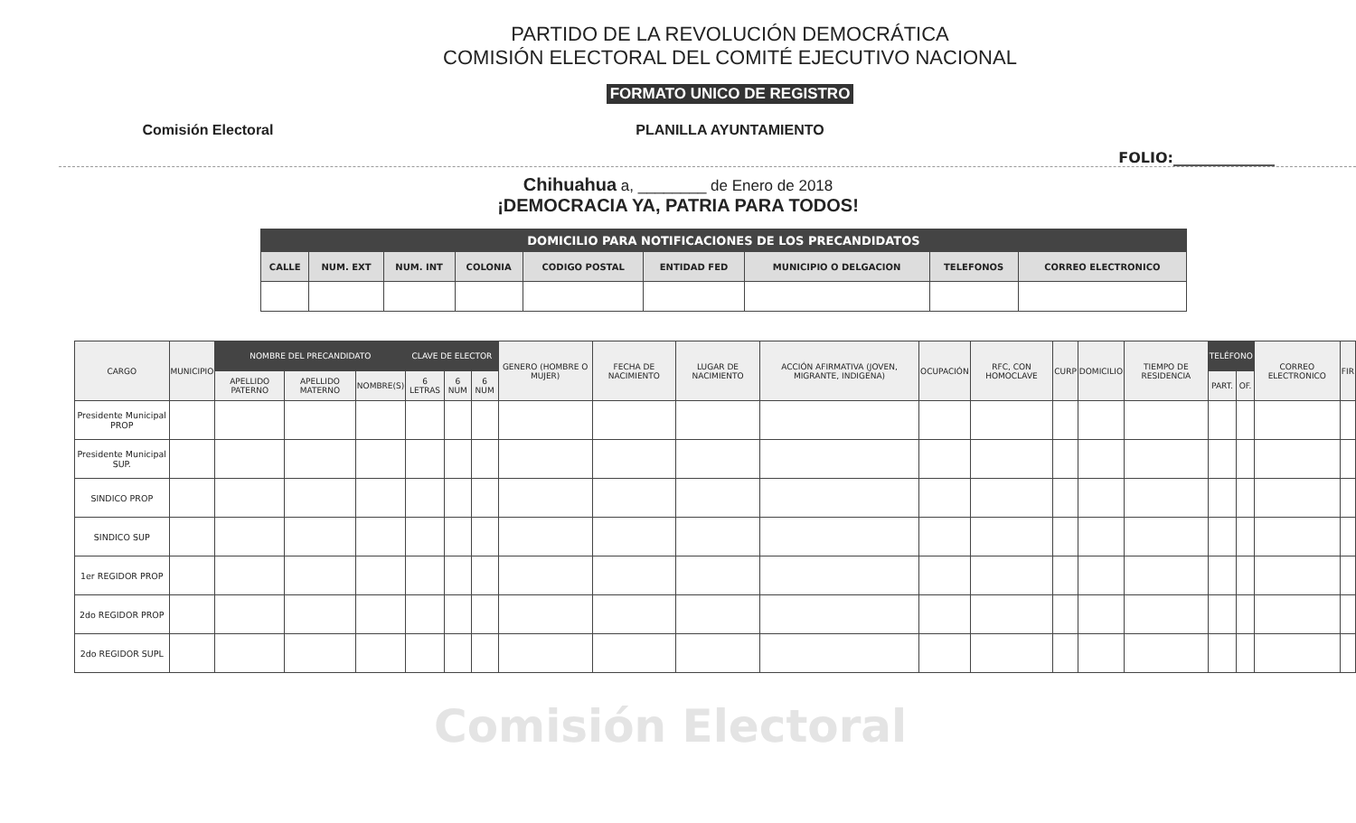Comisión Electoral
PARTIDO DE LA REVOLUCIÓN DEMOCRÁTICA
COMISIÓN ELECTORAL DEL COMITÉ EJECUTIVO NACIONAL
FORMATO UNICO DE REGISTRO
PLANILLA AYUNTAMIENTO
FOLIO:______________
Chihuahua a, ________ de Enero de 2018
¡DEMOCRACIA YA, PATRIA PARA TODOS!
| DOMICILIO PARA NOTIFICACIONES DE LOS PRECANDIDATOS | | | | | | | | |
| --- | --- | --- | --- | --- | --- | --- | --- | --- |
| CALLE | NUM. EXT | NUM. INT | COLONIA | CODIGO POSTAL | ENTIDAD FED | MUNICIPIO O DELGACION | TELEFONOS | CORREO ELECTRONICO |
| CARGO | MUNICIPIO | NOMBRE DEL PRECANDIDATO | | | CLAVE DE ELECTOR | | | GENERO (HOMBRE O MUJER) | FECHA DE NACIMIENTO | LUGAR DE NACIMIENTO | ACCIÓN AFIRMATIVA (JOVEN, MIGRANTE, INDIGENA) | OCUPACIÓN | RFC, CON HOMOCLAVE | CURP | DOMICILIO | TIEMPO DE RESIDENCIA | TELÉFONO | | CORREO ELECTRONICO | FIR |
| --- | --- | --- | --- | --- | --- | --- | --- | --- | --- | --- | --- | --- | --- | --- | --- | --- | --- | --- | --- | --- |
| | | APELLIDO PATERNO | APELLIDO MATERNO | NOMBRE(S) | 6 LETRAS | 6 NUM | 6 NUM | | | | | | | | | | PART. | OF. | | |
| Presidente Municipal PROP | | | | | | | | | | | | | | | | | | | | |
| Presidente Municipal SUP. | | | | | | | | | | | | | | | | | | | | |
| SINDICO PROP | | | | | | | | | | | | | | | | | | | | |
| SINDICO SUP | | | | | | | | | | | | | | | | | | | | |
| 1er REGIDOR PROP | | | | | | | | | | | | | | | | | | | | |
| 2do REGIDOR PROP | | | | | | | | | | | | | | | | | | | | |
| 2do REGIDOR SUPL | | | | | | | | | | | | | | | | | | | | |
Comisión Electoral